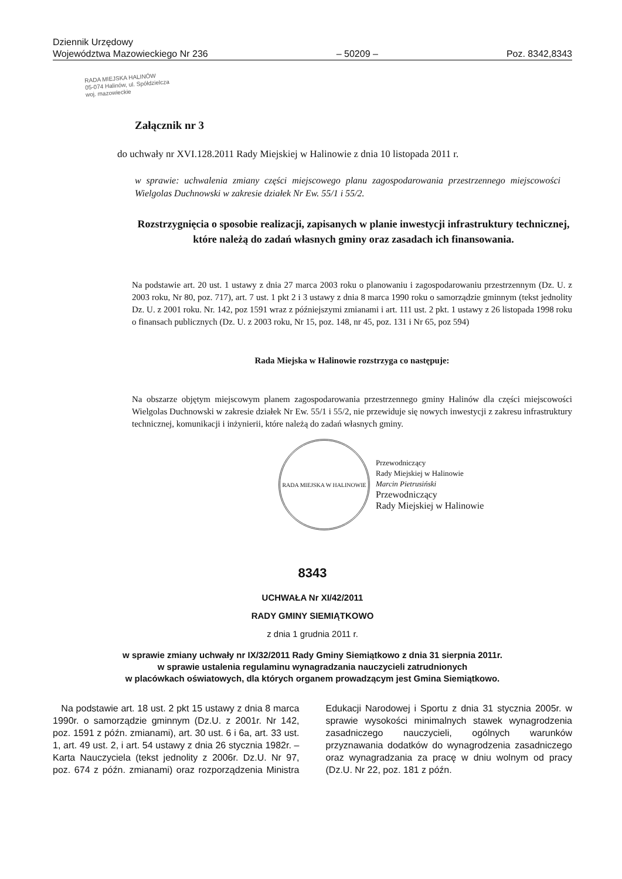Dziennik Urzędowy
Województwa Mazowieckiego Nr 236 – 50209 – Poz. 8342,8343
RADA MIEJSKA HALINÓW
05-074 Halinów, ul. Spółdzielcza
woj. mazowieckie
Załącznik nr 3
do uchwały nr XVI.128.2011 Rady Miejskiej w Halinowie z dnia 10 listopada 2011 r.
w sprawie: uchwalenia zmiany części miejscowego planu zagospodarowania przestrzennego miejscowości Wielgolas Duchnowski w zakresie działek Nr Ew. 55/1 i 55/2.
Rozstrzygnięcia o sposobie realizacji, zapisanych w planie inwestycji infrastruktury technicznej, które należą do zadań własnych gminy oraz zasadach ich finansowania.
Na podstawie art. 20 ust. 1 ustawy z dnia 27 marca 2003 roku o planowaniu i zagospodarowaniu przestrzennym (Dz. U. z 2003 roku, Nr 80, poz. 717), art. 7 ust. 1 pkt 2 i 3 ustawy z dnia 8 marca 1990 roku o samorządzie gminnym (tekst jednolity Dz. U. z 2001 roku. Nr. 142, poz 1591 wraz z późniejszymi zmianami i art. 111 ust. 2 pkt. 1 ustawy z 26 listopada 1998 roku o finansach publicznych (Dz. U. z 2003 roku, Nr 15, poz. 148, nr 45, poz. 131 i Nr 65, poz 594)
Rada Miejska w Halinowie rozstrzyga co następuje:
Na obszarze objętym miejscowym planem zagospodarowania przestrzennego gminy Halinów dla części miejscowości Wielgolas Duchnowski w zakresie działek Nr Ew. 55/1 i 55/2, nie przewiduje się nowych inwestycji z zakresu infrastruktury technicznej, komunikacji i inżynierii, które należą do zadań własnych gminy.
RADA MIEJSKA W HALINOWIE
Przewodniczący
Rady Miejskiej w Halinowie
Marcin Pietrusiński
Przewodniczący
Rady Miejskiej w Halinowie
8343
UCHWAŁA Nr XI/42/2011
RADY GMINY SIEMIĄTKOWO
z dnia 1 grudnia 2011 r.
w sprawie zmiany uchwały nr IX/32/2011 Rady Gminy Siemiątkowo z dnia 31 sierpnia 2011r.
w sprawie ustalenia regulaminu wynagradzania nauczycieli zatrudnionych
w placówkach oświatowych, dla których organem prowadzącym jest Gmina Siemiątkowo.
Na podstawie art. 18 ust. 2 pkt 15 ustawy z dnia 8 marca 1990r. o samorządzie gminnym (Dz.U. z 2001r. Nr 142, poz. 1591 z późn. zmianami), art. 30 ust. 6 i 6a, art. 33 ust. 1, art. 49 ust. 2, i art. 54 ustawy z dnia 26 stycznia 1982r. – Karta Nauczyciela (tekst jednolity z 2006r. Dz.U. Nr 97, poz. 674 z późn. zmianami) oraz rozporządzenia Ministra Edukacji Narodowej i Sportu z dnia 31 stycznia 2005r. w sprawie wysokości minimalnych stawek wynagrodzenia zasadniczego nauczycieli, ogólnych warunków przyznawania dodatków do wynagrodzenia zasadniczego oraz wynagradzania za pracę w dniu wolnym od pracy (Dz.U. Nr 22, poz. 181 z późn.